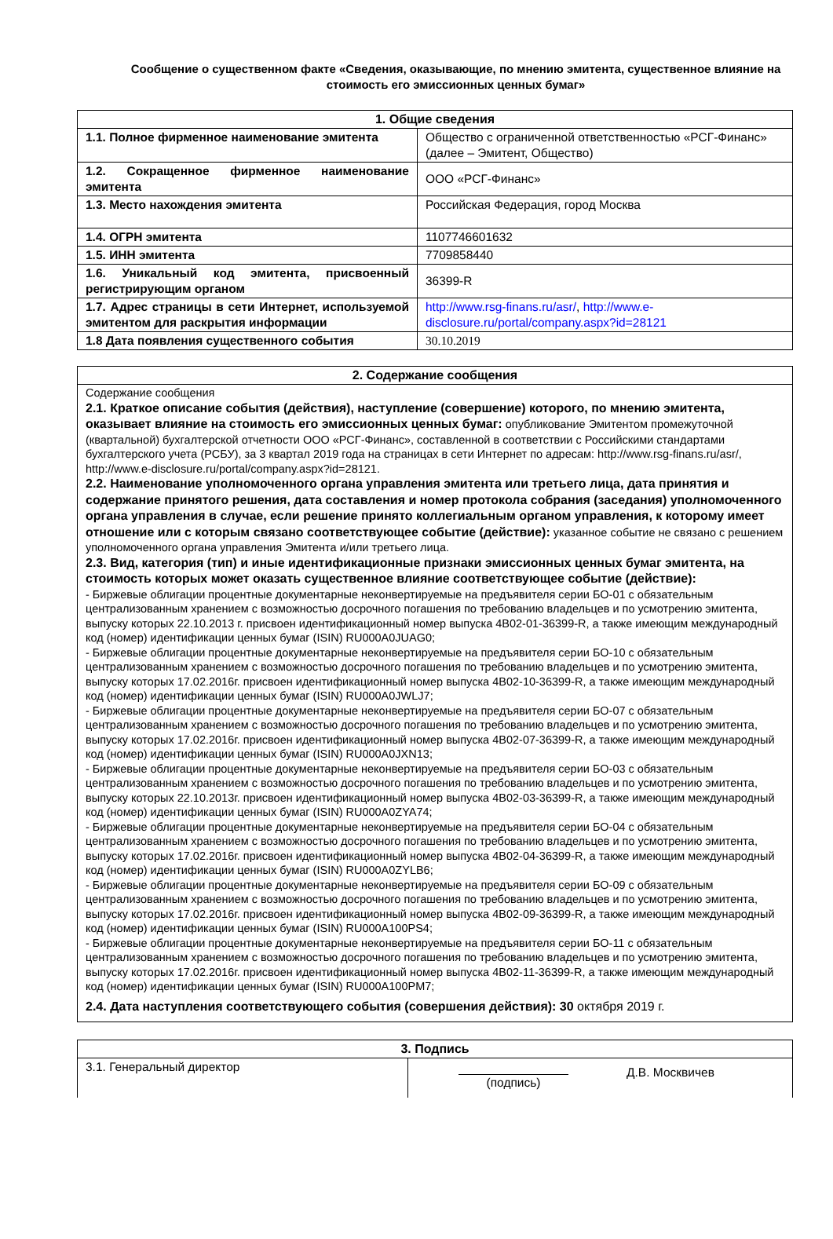Сообщение о существенном факте «Сведения, оказывающие, по мнению эмитента, существенное влияние на стоимость его эмиссионных ценных бумаг»
| 1. Общие сведения | |
| --- | --- |
| 1.1. Полное фирменное наименование эмитента | Общество с ограниченной ответственностью «РСГ-Финанс» (далее – Эмитент, Общество) |
| 1.2. Сокращенное фирменное наименование эмитента | ООО «РСГ-Финанс» |
| 1.3. Место нахождения эмитента | Российская Федерация, город Москва |
| 1.4. ОГРН эмитента | 1107746601632 |
| 1.5. ИНН эмитента | 7709858440 |
| 1.6. Уникальный код эмитента, присвоенный регистрирующим органом | 36399-R |
| 1.7. Адрес страницы в сети Интернет, используемой эмитентом для раскрытия информации | http://www.rsg-finans.ru/asr/ , http://www.e-disclosure.ru/portal/company.aspx?id=28121 |
| 1.8 Дата появления существенного события | 30.10.2019 |
| 2. Содержание сообщения |
| --- |
| Содержание сообщения 2.1. Краткое описание события (действия), наступление (совершение) которого, по мнению эмитента, оказывает влияние на стоимость его эмиссионных ценных бумаг: опубликование Эмитентом промежуточной (квартальной) бухгалтерской отчетности ООО «РСГ-Финанс», составленной в соответствии с Российскими стандартами бухгалтерского учета (РСБУ), за 3 квартал 2019 года на страницах в сети Интернет по адресам: http://www.rsg-finans.ru/asr/, http://www.e-disclosure.ru/portal/company.aspx?id=28121. 2.2. Наименование уполномоченного органа управления эмитента или третьего лица, дата принятия и содержание принятого решения, дата составления и номер протокола собрания (заседания) уполномоченного органа управления в случае, если решение принято коллегиальным органом управления, к которому имеет отношение или с которым связано соответствующее событие (действие): указанное событие не связано с решением уполномоченного органа управления Эмитента и/или третьего лица. 2.3. Вид, категория (тип) и иные идентификационные признаки эмиссионных ценных бумаг эмитента, на стоимость которых может оказать существенное влияние соответствующее событие (действие): - Биржевые облигации процентные документарные неконвертируемые на предъявителя серии БО-01 с обязательным централизованным хранением с возможностью досрочного погашения по требованию владельцев и по усмотрению эмитента, выпуску которых 22.10.2013 г. присвоен идентификационный номер выпуска 4B02-01-36399-R, а также имеющим международный код (номер) идентификации ценных бумаг (ISIN) RU000A0JUAG0; - Биржевые облигации процентные документарные неконвертируемые на предъявителя серии БО-10 с обязательным централизованным хранением с возможностью досрочного погашения по требованию владельцев и по усмотрению эмитента, выпуску которых 17.02.2016г. присвоен идентификационный номер выпуска 4B02-10-36399-R, а также имеющим международный код (номер) идентификации ценных бумаг (ISIN) RU000A0JWLJ7; - Биржевые облигации процентные документарные неконвертируемые на предъявителя серии БО-07 с обязательным централизованным хранением с возможностью досрочного погашения по требованию владельцев и по усмотрению эмитента, выпуску которых 17.02.2016г. присвоен идентификационный номер выпуска 4B02-07-36399-R, а также имеющим международный код (номер) идентификации ценных бумаг (ISIN) RU000A0JXN13; - Биржевые облигации процентные документарные неконвертируемые на предъявителя серии БО-03 с обязательным централизованным хранением с возможностью досрочного погашения по требованию владельцев и по усмотрению эмитента, выпуску которых 22.10.2013г. присвоен идентификационный номер выпуска 4B02-03-36399-R, а также имеющим международный код (номер) идентификации ценных бумаг (ISIN) RU000A0ZYA74; - Биржевые облигации процентные документарные неконвертируемые на предъявителя серии БО-04 с обязательным централизованным хранением с возможностью досрочного погашения по требованию владельцев и по усмотрению эмитента, выпуску которых 17.02.2016г. присвоен идентификационный номер выпуска 4B02-04-36399-R, а также имеющим международный код (номер) идентификации ценных бумаг (ISIN) RU000A0ZYLB6; - Биржевые облигации процентные документарные неконвертируемые на предъявителя серии БО-09 с обязательным централизованным хранением с возможностью досрочного погашения по требованию владельцев и по усмотрению эмитента, выпуску которых 17.02.2016г. присвоен идентификационный номер выпуска 4B02-09-36399-R, а также имеющим международный код (номер) идентификации ценных бумаг (ISIN) RU000A100PS4; - Биржевые облигации процентные документарные неконвертируемые на предъявителя серии БО-11 с обязательным централизованным хранением с возможностью досрочного погашения по требованию владельцев и по усмотрению эмитента, выпуску которых 17.02.2016г. присвоен идентификационный номер выпуска 4B02-11-36399-R, а также имеющим международный код (номер) идентификации ценных бумаг (ISIN) RU000A100PM7; 2.4. Дата наступления соответствующего события (совершения действия): 30 октября 2019 г. |
| 3. Подпись | | |
| --- | --- | --- |
| 3.1. Генеральный директор | (подпись) | Д.В. Москвичев |